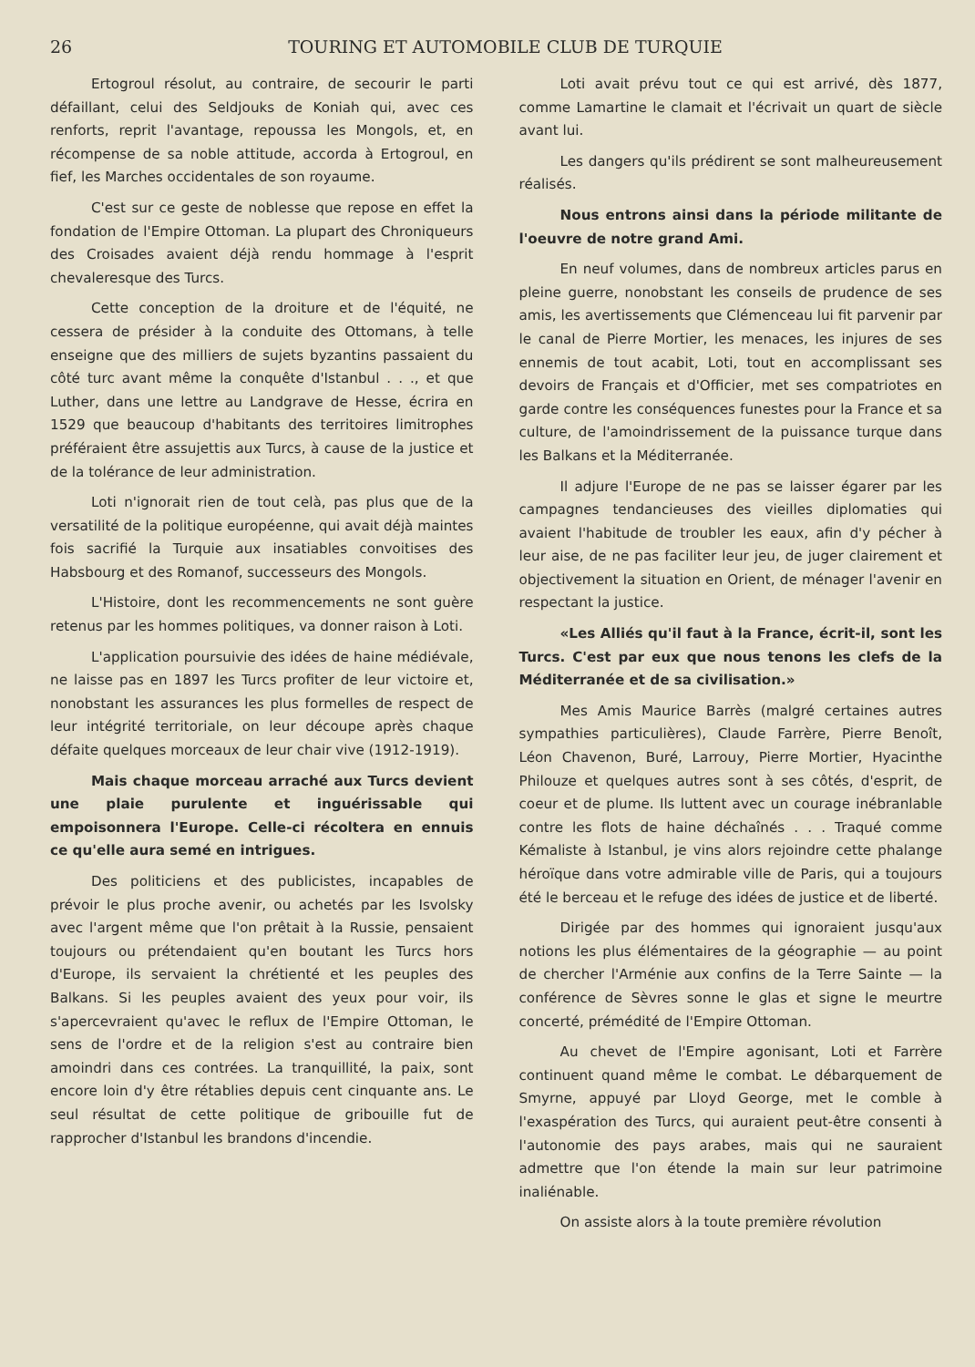26 TOURING ET AUTOMOBILE CLUB DE TURQUIE
Ertogroul résolut, au contraire, de secourir le parti défaillant, celui des Seldjouks de Koniah qui, avec ces renforts, reprit l'avantage, repoussa les Mongols, et, en récompense de sa noble attitude, accorda à Ertogroul, en fief, les Marches occidentales de son royaume.
C'est sur ce geste de noblesse que repose en effet la fondation de l'Empire Ottoman. La plupart des Chroniqueurs des Croisades avaient déjà rendu hommage à l'esprit chevaleresque des Turcs.
Cette conception de la droiture et de l'équité, ne cessera de présider à la conduite des Ottomans, à telle enseigne que des milliers de sujets byzantins passaient du côté turc avant même la conquête d'Istanbul . . ., et que Luther, dans une lettre au Landgrave de Hesse, écrira en 1529 que beaucoup d'habitants des territoires limitrophes préféraient être assujettis aux Turcs, à cause de la justice et de la tolérance de leur administration.
Loti n'ignorait rien de tout celà, pas plus que de la versatilité de la politique européenne, qui avait déjà maintes fois sacrifié la Turquie aux insatiables convoitises des Habsbourg et des Romanof, successeurs des Mongols.
L'Histoire, dont les recommencements ne sont guère retenus par les hommes politiques, va donner raison à Loti.
L'application poursuivie des idées de haine médiévale, ne laisse pas en 1897 les Turcs profiter de leur victoire et, nonobstant les assurances les plus formelles de respect de leur intégrité territoriale, on leur découpe après chaque défaite quelques morceaux de leur chair vive (1912-1919).
Mais chaque morceau arraché aux Turcs devient une plaie purulente et inguérissable qui empoisonnera l'Europe. Celle-ci récoltera en ennuis ce qu'elle aura semé en intrigues.
Des politiciens et des publicistes, incapables de prévoir le plus proche avenir, ou achetés par les Isvolsky avec l'argent même que l'on prêtait à la Russie, pensaient toujours ou prétendaient qu'en boutant les Turcs hors d'Europe, ils servaient la chrétienté et les peuples des Balkans. Si les peuples avaient des yeux pour voir, ils s'apercevraient qu'avec le reflux de l'Empire Ottoman, le sens de l'ordre et de la religion s'est au contraire bien amoindri dans ces contrées. La tranquillité, la paix, sont encore loin d'y être rétablies depuis cent cinquante ans. Le seul résultat de cette politique de gribouille fut de rapprocher d'Istanbul les brandons d'incendie.
Loti avait prévu tout ce qui est arrivé, dès 1877, comme Lamartine le clamait et l'écrivait un quart de siècle avant lui.
Les dangers qu'ils prédirent se sont malheureusement réalisés.
Nous entrons ainsi dans la période militante de l'oeuvre de notre grand Ami.
En neuf volumes, dans de nombreux articles parus en pleine guerre, nonobstant les conseils de prudence de ses amis, les avertissements que Clémenceau lui fit parvenir par le canal de Pierre Mortier, les menaces, les injures de ses ennemis de tout acabit, Loti, tout en accomplissant ses devoirs de Français et d'Officier, met ses compatriotes en garde contre les conséquences funestes pour la France et sa culture, de l'amoindrissement de la puissance turque dans les Balkans et la Méditerranée.
Il adjure l'Europe de ne pas se laisser égarer par les campagnes tendancieuses des vieilles diplomaties qui avaient l'habitude de troubler les eaux, afin d'y pécher à leur aise, de ne pas faciliter leur jeu, de juger clairement et objectivement la situation en Orient, de ménager l'avenir en respectant la justice.
«Les Alliés qu'il faut à la France, écrit-il, sont les Turcs. C'est par eux que nous tenons les clefs de la Méditerranée et de sa civilisation.»
Mes Amis Maurice Barrès (malgré certaines autres sympathies particulières), Claude Farrère, Pierre Benoît, Léon Chavenon, Buré, Larrouy, Pierre Mortier, Hyacinthe Philouze et quelques autres sont à ses côtés, d'esprit, de coeur et de plume. Ils luttent avec un courage inébranlable contre les flots de haine déchaînés . . . Traqué comme Kémaliste à Istanbul, je vins alors rejoindre cette phalange héroïque dans votre admirable ville de Paris, qui a toujours été le berceau et le refuge des idées de justice et de liberté.
Dirigée par des hommes qui ignoraient jusqu'aux notions les plus élémentaires de la géographie — au point de chercher l'Arménie aux confins de la Terre Sainte — la conférence de Sèvres sonne le glas et signe le meurtre concerté, prémédité de l'Empire Ottoman.
Au chevet de l'Empire agonisant, Loti et Farrère continuent quand même le combat. Le débarquement de Smyrne, appuyé par Lloyd George, met le comble à l'exaspération des Turcs, qui auraient peut-être consenti à l'autonomie des pays arabes, mais qui ne sauraient admettre que l'on étende la main sur leur patrimoine inaliénable.
On assiste alors à la toute première révolution